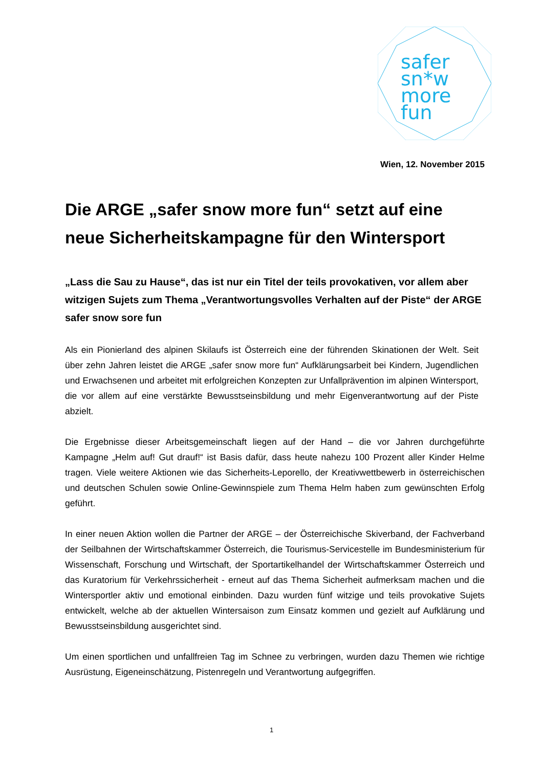safer
sn*w
more
fun
Wien, 12. November 2015
Die ARGE „safer snow more fun“ setzt auf eine neue Sicherheitskampagne für den Wintersport
„Lass die Sau zu Hause“, das ist nur ein Titel der teils provokativen, vor allem aber witzigen Sujets zum Thema „Verantwortungsvolles Verhalten auf der Piste“ der ARGE safer snow sore fun
Als ein Pionierland des alpinen Skilaufs ist Österreich eine der führenden Skinationen der Welt. Seit über zehn Jahren leistet die ARGE „safer snow more fun“ Aufklärungsarbeit bei Kindern, Jugendlichen und Erwachsenen und arbeitet mit erfolgreichen Konzepten zur Unfallprävention im alpinen Wintersport, die vor allem auf eine verstärkte Bewusstseinsbildung und mehr Eigenverantwortung auf der Piste abzielt.
Die Ergebnisse dieser Arbeitsgemeinschaft liegen auf der Hand – die vor Jahren durchgeführte Kampagne „Helm auf! Gut drauf!“ ist Basis dafür, dass heute nahezu 100 Prozent aller Kinder Helme tragen. Viele weitere Aktionen wie das Sicherheits-Leporello, der Kreativwettbewerb in österreichischen und deutschen Schulen sowie Online-Gewinnspiele zum Thema Helm haben zum gewünschten Erfolg geführt.
In einer neuen Aktion wollen die Partner der ARGE – der Österreichische Skiverband, der Fachverband der Seilbahnen der Wirtschaftskammer Österreich, die Tourismus-Servicestelle im Bundesministerium für Wissenschaft, Forschung und Wirtschaft, der Sportartikelhandel der Wirtschaftskammer Österreich und das Kuratorium für Verkehrssicherheit - erneut auf das Thema Sicherheit aufmerksam machen und die Wintersportler aktiv und emotional einbinden. Dazu wurden fünf witzige und teils provokative Sujets entwickelt, welche ab der aktuellen Wintersaison zum Einsatz kommen und gezielt auf Aufklärung und Bewusstseinsbildung ausgerichtet sind.
Um einen sportlichen und unfallfreien Tag im Schnee zu verbringen, wurden dazu Themen wie richtige Ausrüstung, Eigeneinschätzung, Pistenregeln und Verantwortung aufgegriffen.
1